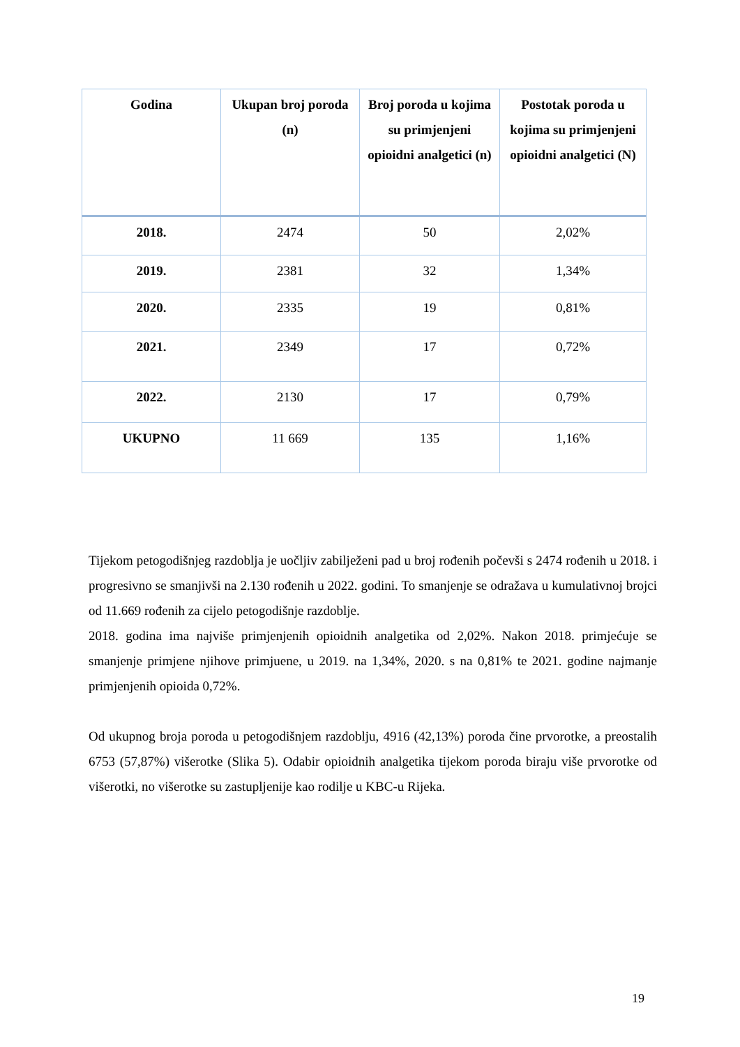| Godina | Ukupan broj poroda (n) | Broj poroda u kojima su primjenjeni opioidni analgetici (n) | Postotak poroda u kojima su primjenjeni opioidni analgetici (N) |
| --- | --- | --- | --- |
| 2018. | 2474 | 50 | 2,02% |
| 2019. | 2381 | 32 | 1,34% |
| 2020. | 2335 | 19 | 0,81% |
| 2021. | 2349 | 17 | 0,72% |
| 2022. | 2130 | 17 | 0,79% |
| UKUPNO | 11 669 | 135 | 1,16% |
Tijekom petogodišnjeg razdoblja je uočljiv zabilježeni pad u broj rođenih počevši s 2474 rođenih u 2018. i progresivno se smanjivši na 2.130 rođenih u 2022. godini. To smanjenje se odražava u kumulativnoj brojci od 11.669 rođenih za cijelo petogodišnje razdoblje.
2018. godina ima najviše primjenjenih opioidnih analgetika od 2,02%. Nakon 2018. primjećuje se smanjenje primjene njihove primjuene, u 2019. na 1,34%, 2020. s na 0,81% te 2021. godine najmanje primjenjenih opioida 0,72%.
Od ukupnog broja poroda u petogodišnjem razdoblju, 4916 (42,13%) poroda čine prvorotke, a preostalih 6753 (57,87%) višerotke (Slika 5). Odabir opioidnih analgetika tijekom poroda biraju više prvorotke od višerotki, no višerotke su zastupljenije kao rodilje u KBC-u Rijeka.
19